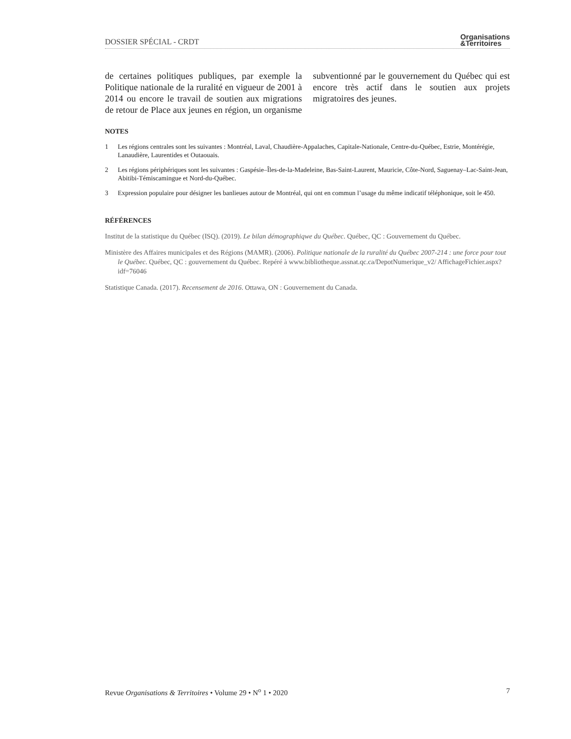DOSSIER SPÉCIAL - CRDT
Organisations
&Territoires
de certaines politiques publiques, par exemple la Politique nationale de la ruralité en vigueur de 2001 à 2014 ou encore le travail de soutien aux migrations de retour de Place aux jeunes en région, un organisme subventionné par le gouvernement du Québec qui est encore très actif dans le soutien aux projets migratoires des jeunes.
NOTES
1 Les régions centrales sont les suivantes : Montréal, Laval, Chaudière-Appalaches, Capitale-Nationale, Centre-du-Québec, Estrie, Montérégie, Lanaudière, Laurentides et Outaouais.
2 Les régions périphériques sont les suivantes : Gaspésie–Îles-de-la-Madeleine, Bas-Saint-Laurent, Mauricie, Côte-Nord, Saguenay–Lac-Saint-Jean, Abitibi-Témiscamingue et Nord-du-Québec.
3 Expression populaire pour désigner les banlieues autour de Montréal, qui ont en commun l’usage du même indicatif téléphonique, soit le 450.
RÉFÉRENCES
Institut de la statistique du Québec (ISQ). (2019). Le bilan démographiqwe du Québec. Québec, QC : Gouvernement du Québec.
Ministère des Affaires municipales et des Régions (MAMR). (2006). Politique nationale de la ruralité du Québec 2007-214 : une force pour tout le Québec. Québec, QC : gouvernement du Québec. Repéré à www.bibliotheque.assnat.qc.ca/DepotNumerique_v2/ AffichageFichier.aspx?idf=76046
Statistique Canada. (2017). Recensement de 2016. Ottawa, ON : Gouvernement du Canada.
Revue Organisations & Territoires • Volume 29 • N<sup>o</sup> 1 • 2020 7